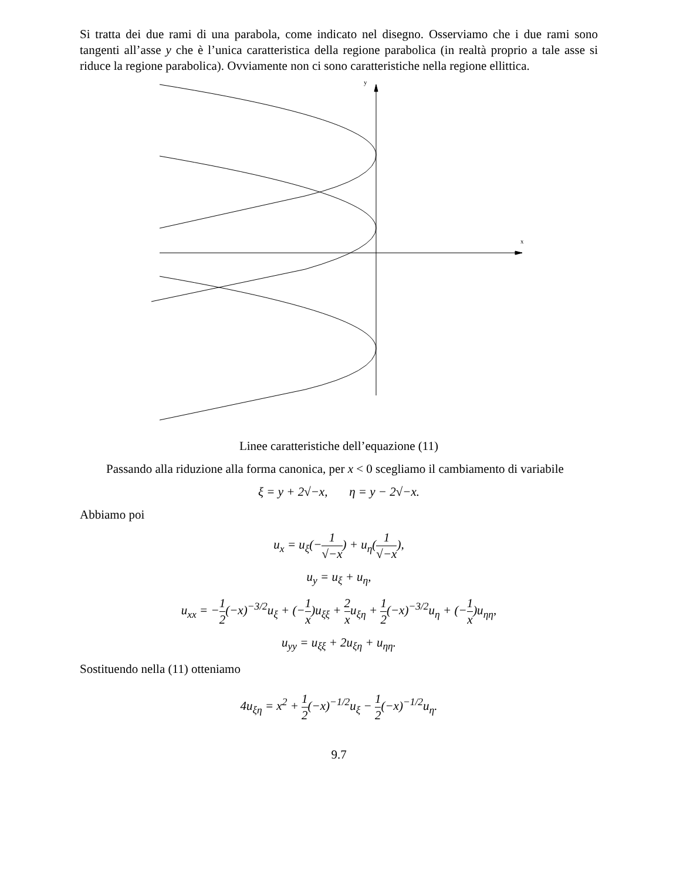Si tratta dei due rami di una parabola, come indicato nel disegno. Osserviamo che i due rami sono tangenti all’asse y che è l’unica caratteristica della regione parabolica (in realtà proprio a tale asse si riduce la regione parabolica). Ovviamente non ci sono caratteristiche nella regione ellittica.
y
x
Linee caratteristiche dell’equazione (11)
Passando alla riduzione alla forma canonica, per x < 0 scegliamo il cambiamento di variabile
ξ = y + 2√−x, η = y − 2√−x.
Abbiamo poi
u<sub>x</sub> = u<sub>ξ</sub>(−1 √−x) + u<sub>η</sub>(1 √−x),
u<sub>y</sub> = u<sub>ξ</sub> + u<sub>η</sub>,
u<sub>xx</sub> = −1 2(−x)<sup>−3/2</sup>u<sub>ξ</sub> + (−1 x)u<sub>ξξ</sub> + 2 xu<sub>ξη</sub> + 1 2(−x)<sup>−3/2</sup>u<sub>η</sub> + (−1 x)u<sub>ηη</sub>,
u<sub>yy</sub> = u<sub>ξξ</sub> + 2u<sub>ξη</sub> + u<sub>ηη</sub>.
Sostituendo nella (11) otteniamo
4u<sub>ξη</sub> = x<sup>2</sup> + 1 2(−x)<sup>−1/2</sup>u<sub>ξ</sub> − 1 2(−x)<sup>−1/2</sup>u<sub>η</sub>.
9.7